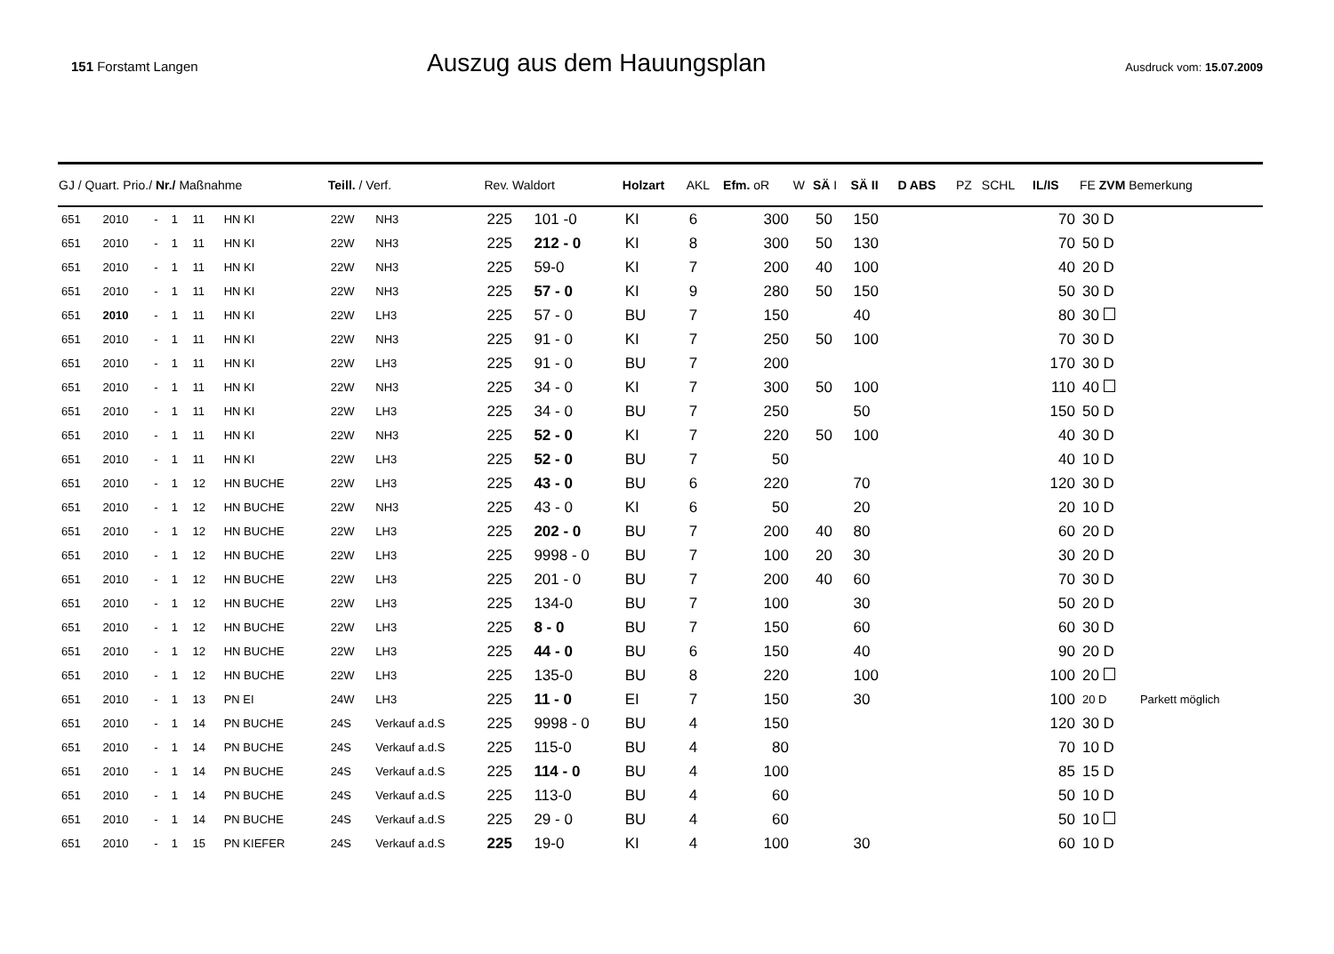151 Forstamt Langen
Auszug aus dem Hauungsplan
Ausdruck vom: 15.07.2009
| GJ / Quart. Prio./ Nr./ Maßnahme | | | | | | Teill. / Verf. | | Rev. Waldort | | Holzart | AKL | Efm. oR | W | SÄ I | SÄ II | D ABS | PZ | SCHL | IL/IS | FE ZVM Bemerkung | |
| --- | --- | --- | --- | --- | --- | --- | --- | --- | --- | --- | --- | --- | --- | --- | --- | --- | --- | --- | --- | --- | --- |
| 651 | 2010 | - | 1 | 11 | HN KI | 22W | NH3 | 225 | 101 -0 | KI | 6 | 300 | | 50 | 150 | | | | 70 | 30 D | |
| 651 | 2010 | - | 1 | 11 | HN KI | 22W | NH3 | 225 | 212 - 0 | KI | 8 | 300 | | 50 | 130 | | | | 70 | 50 D | |
| 651 | 2010 | - | 1 | 11 | HN KI | 22W | NH3 | 225 | 59-0 | KI | 7 | 200 | | 40 | 100 | | | | 40 | 20 D | |
| 651 | 2010 | - | 1 | 11 | HN KI | 22W | NH3 | 225 | 57 - 0 | KI | 9 | 280 | | 50 | 150 | | | | 50 | 30 D | |
| 651 | 2010 | - | 1 | 11 | HN KI | 22W | LH3 | 225 | 57 - 0 | BU | 7 | 150 | | | 40 | | | | 80 | 30 | |
| 651 | 2010 | - | 1 | 11 | HN KI | 22W | NH3 | 225 | 91 - 0 | KI | 7 | 250 | | 50 | 100 | | | | 70 | 30 D | |
| 651 | 2010 | - | 1 | 11 | HN KI | 22W | LH3 | 225 | 91 - 0 | BU | 7 | 200 | | | | | | | 170 | 30 D | |
| 651 | 2010 | - | 1 | 11 | HN KI | 22W | NH3 | 225 | 34 - 0 | KI | 7 | 300 | | 50 | 100 | | | | 110 | 40 | |
| 651 | 2010 | - | 1 | 11 | HN KI | 22W | LH3 | 225 | 34 - 0 | BU | 7 | 250 | | | 50 | | | | 150 | 50 D | |
| 651 | 2010 | - | 1 | 11 | HN KI | 22W | NH3 | 225 | 52 - 0 | KI | 7 | 220 | | 50 | 100 | | | | 40 | 30 D | |
| 651 | 2010 | - | 1 | 11 | HN KI | 22W | LH3 | 225 | 52 - 0 | BU | 7 | 50 | | | | | | | 40 | 10 D | |
| 651 | 2010 | - | 1 | 12 | HN BUCHE | 22W | LH3 | 225 | 43 - 0 | BU | 6 | 220 | | | 70 | | | | 120 | 30 D | |
| 651 | 2010 | - | 1 | 12 | HN BUCHE | 22W | NH3 | 225 | 43 - 0 | KI | 6 | 50 | | | 20 | | | | 20 | 10 D | |
| 651 | 2010 | - | 1 | 12 | HN BUCHE | 22W | LH3 | 225 | 202 - 0 | BU | 7 | 200 | | 40 | 80 | | | | 60 | 20 D | |
| 651 | 2010 | - | 1 | 12 | HN BUCHE | 22W | LH3 | 225 | 9998 - 0 | BU | 7 | 100 | | 20 | 30 | | | | 30 | 20 D | |
| 651 | 2010 | - | 1 | 12 | HN BUCHE | 22W | LH3 | 225 | 201 - 0 | BU | 7 | 200 | | 40 | 60 | | | | 70 | 30 D | |
| 651 | 2010 | - | 1 | 12 | HN BUCHE | 22W | LH3 | 225 | 134-0 | BU | 7 | 100 | | | 30 | | | | 50 | 20 D | |
| 651 | 2010 | - | 1 | 12 | HN BUCHE | 22W | LH3 | 225 | 8 - 0 | BU | 7 | 150 | | | 60 | | | | 60 | 30 D | |
| 651 | 2010 | - | 1 | 12 | HN BUCHE | 22W | LH3 | 225 | 44 - 0 | BU | 6 | 150 | | | 40 | | | | 90 | 20 D | |
| 651 | 2010 | - | 1 | 12 | HN BUCHE | 22W | LH3 | 225 | 135-0 | BU | 8 | 220 | | | 100 | | | | 100 | 20 | |
| 651 | 2010 | - | 1 | 13 | PN EI | 24W | LH3 | 225 | 11 - 0 | EI | 7 | 150 | | | 30 | | | | 100 | 20 D | Parkett möglich |
| 651 | 2010 | - | 1 | 14 | PN BUCHE | 24S | Verkauf a.d.S | 225 | 9998 - 0 | BU | 4 | 150 | | | | | | | 120 | 30 D | |
| 651 | 2010 | - | 1 | 14 | PN BUCHE | 24S | Verkauf a.d.S | 225 | 115-0 | BU | 4 | 80 | | | | | | | 70 | 10 D | |
| 651 | 2010 | - | 1 | 14 | PN BUCHE | 24S | Verkauf a.d.S | 225 | 114 - 0 | BU | 4 | 100 | | | | | | | 85 | 15 D | |
| 651 | 2010 | - | 1 | 14 | PN BUCHE | 24S | Verkauf a.d.S | 225 | 113-0 | BU | 4 | 60 | | | | | | | 50 | 10 D | |
| 651 | 2010 | - | 1 | 14 | PN BUCHE | 24S | Verkauf a.d.S | 225 | 29 - 0 | BU | 4 | 60 | | | | | | | 50 | 10 | |
| 651 | 2010 | - | 1 | 15 | PN KIEFER | 24S | Verkauf a.d.S | 225 | 19-0 | KI | 4 | 100 | | | 30 | | | | 60 | 10 D | |